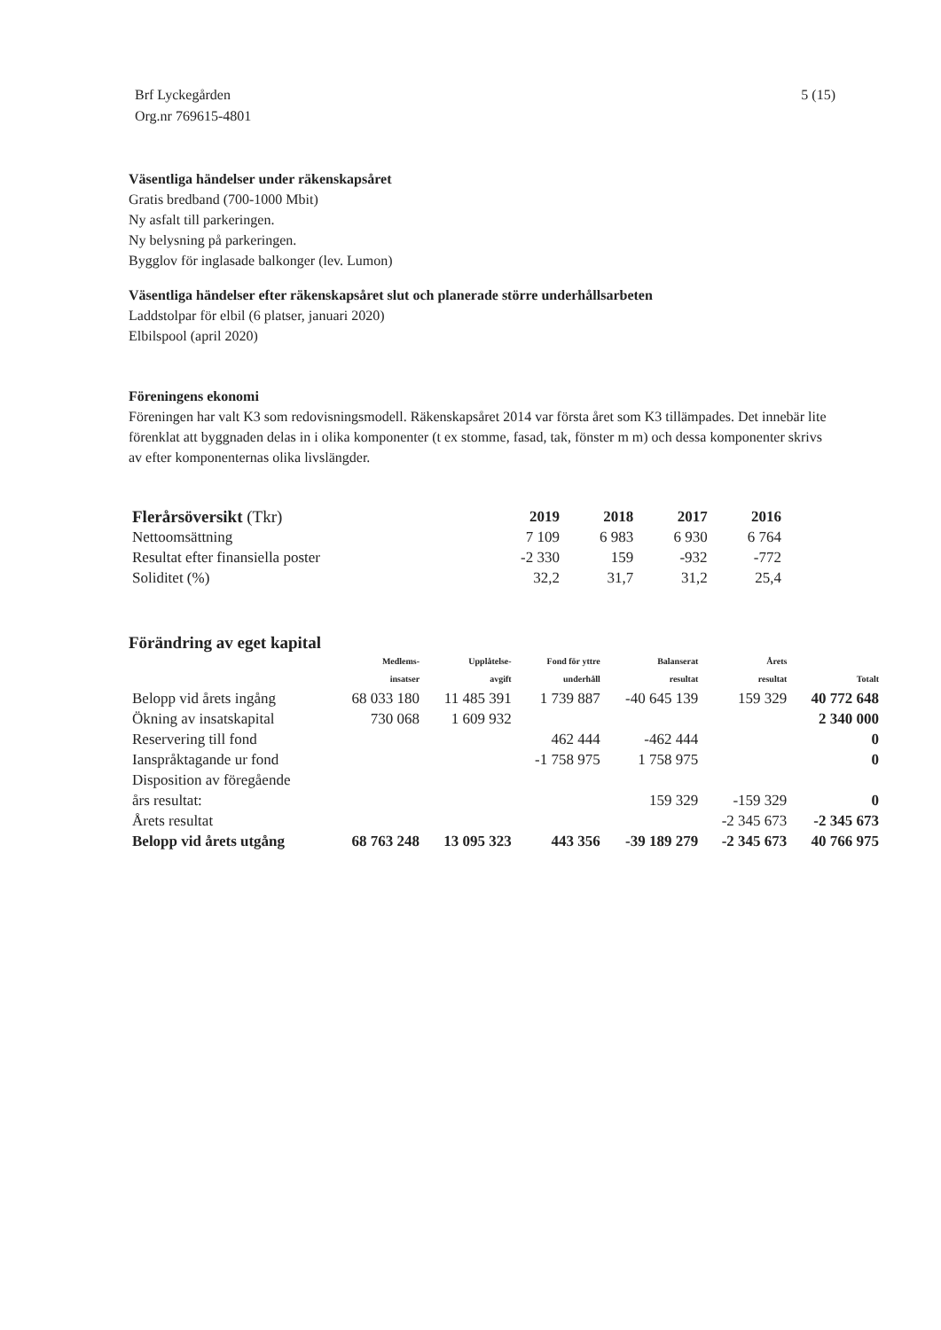Brf Lyckegården
Org.nr 769615-4801
5 (15)
Väsentliga händelser under räkenskapsåret
Gratis bredband (700-1000 Mbit)
Ny asfalt till parkeringen.
Ny belysning på parkeringen.
Bygglov för inglasade balkonger (lev. Lumon)
Väsentliga händelser efter räkenskapsåret slut och planerade större underhållsarbeten
Laddstolpar för elbil (6 platser, januari 2020)
Elbilspool (april 2020)
Föreningens ekonomi
Föreningen har valt K3 som redovisningsmodell. Räkenskapsåret 2014 var första året som K3 tillämpades. Det innebär lite förenklat att byggnaden delas in i olika komponenter (t ex stomme, fasad, tak, fönster m m) och dessa komponenter skrivs av efter komponenternas olika livslängder.
| Flerårsöversikt (Tkr) | 2019 | 2018 | 2017 | 2016 |
| --- | --- | --- | --- | --- |
| Nettoomsättning | 7 109 | 6 983 | 6 930 | 6 764 |
| Resultat efter finansiella poster | -2 330 | 159 | -932 | -772 |
| Soliditet (%) | 32,2 | 31,7 | 31,2 | 25,4 |
Förändring av eget kapital
| | Medlems- insatser | Upplåtelse- avgift | Fond för yttre underhåll | Balanserat resultat | Årets resultat | Totalt |
| --- | --- | --- | --- | --- | --- | --- |
| Belopp vid årets ingång | 68 033 180 | 11 485 391 | 1 739 887 | -40 645 139 | 159 329 | 40 772 648 |
| Ökning av insatskapital | 730 068 | 1 609 932 | | | | 2 340 000 |
| Reservering till fond | | | 462 444 | -462 444 | | 0 |
| Ianspråktagande ur fond | | | -1 758 975 | 1 758 975 | | 0 |
| Disposition av föregående års resultat: | | | | 159 329 | -159 329 | 0 |
| Årets resultat | | | | | -2 345 673 | -2 345 673 |
| Belopp vid årets utgång | 68 763 248 | 13 095 323 | 443 356 | -39 189 279 | -2 345 673 | 40 766 975 |